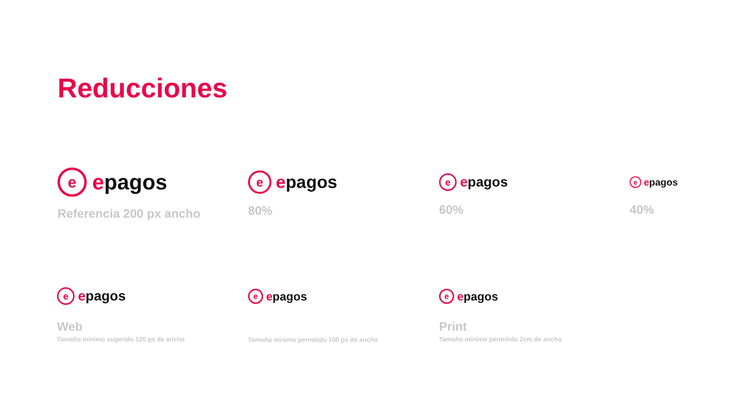Reducciones
eepagos
Referencia 200 px ancho
eepagos
80%
eepagos
60%
eepagos
40%
eepagos
Web
Tamaño minimo sugerido 120 px de ancho
eepagos
Tamaño minimo permitido 100 px de ancho
eepagos
Print
Tamaño minimo permitido 2cm de ancho